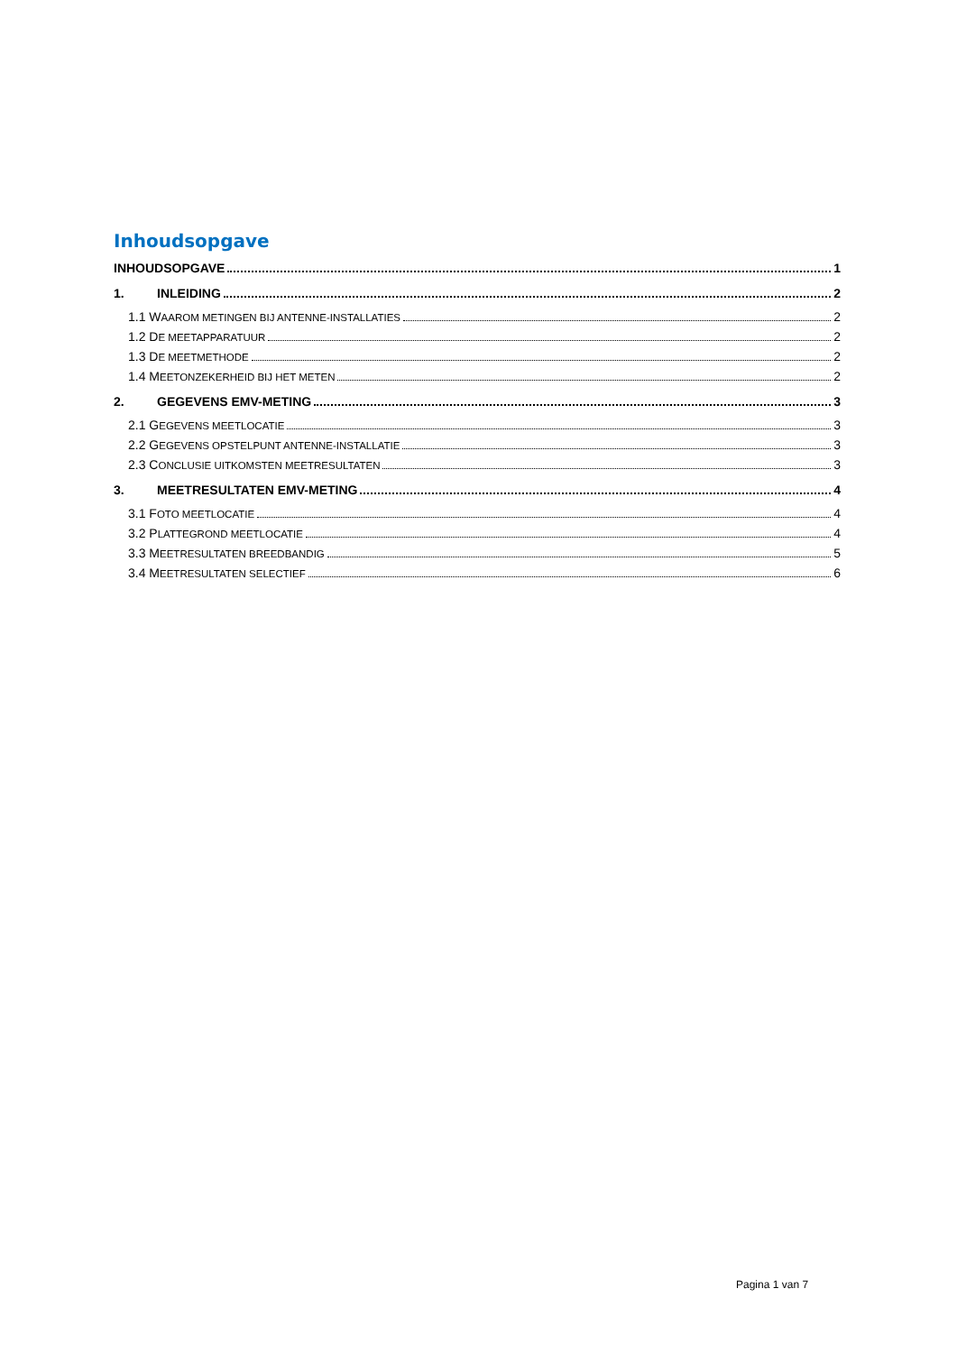Inhoudsopgave
INHOUDSOPGAVE 1
1. INLEIDING 2
1.1 WAAROM METINGEN BIJ ANTENNE-INSTALLATIES 2
1.2 DE MEETAPPARATUUR 2
1.3 DE MEETMETHODE 2
1.4 MEETONZEKERHEID BIJ HET METEN 2
2. GEGEVENS EMV-METING 3
2.1 GEGEVENS MEETLOCATIE 3
2.2 GEGEVENS OPSTELPUNT ANTENNE-INSTALLATIE 3
2.3 CONCLUSIE UITKOMSTEN MEETRESULTATEN 3
3. MEETRESULTATEN EMV-METING 4
3.1 FOTO MEETLOCATIE 4
3.2 PLATTEGROND MEETLOCATIE 4
3.3 MEETRESULTATEN BREEDBANDIG 5
3.4 MEETRESULTATEN SELECTIEF 6
Pagina 1 van 7